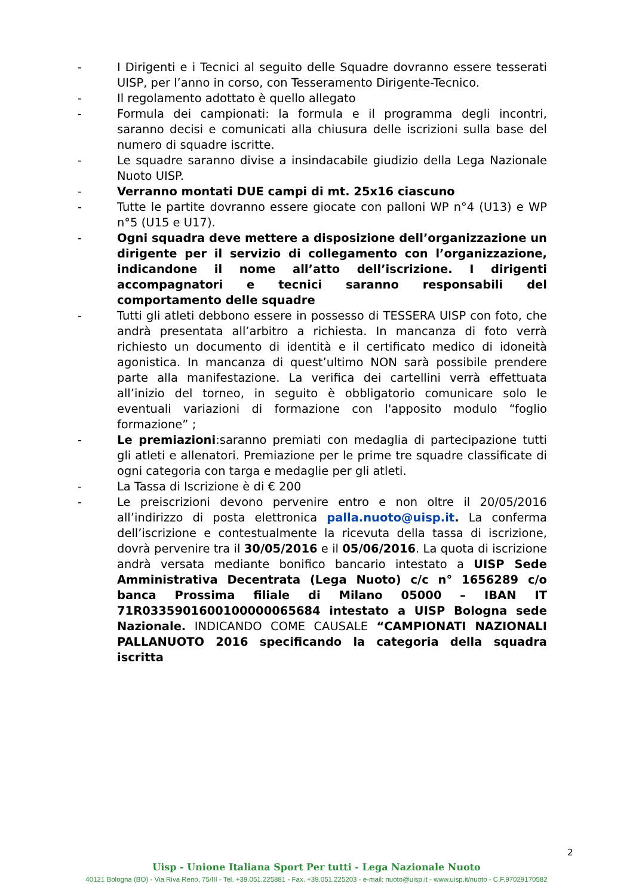- I Dirigenti e i Tecnici al seguito delle Squadre dovranno essere tesserati UISP, per l’anno in corso, con Tesseramento Dirigente-Tecnico.
- Il regolamento adottato è quello allegato
- Formula dei campionati: la formula e il programma degli incontri, saranno decisi e comunicati alla chiusura delle iscrizioni sulla base del numero di squadre iscritte.
- Le squadre saranno divise a insindacabile giudizio della Lega Nazionale Nuoto UISP.
- Verranno montati DUE campi di mt. 25x16 ciascuno
- Tutte le partite dovranno essere giocate con palloni WP n°4 (U13) e WP n°5 (U15 e U17).
- Ogni squadra deve mettere a disposizione dell’organizzazione un dirigente per il servizio di collegamento con l’organizzazione, indicandone il nome all’atto dell’iscrizione. I dirigenti accompagnatori e tecnici saranno responsabili del comportamento delle squadre
- Tutti gli atleti debbono essere in possesso di TESSERA UISP con foto, che andrà presentata all’arbitro a richiesta. In mancanza di foto verrà richiesto un documento di identità e il certificato medico di idoneità agonistica. In mancanza di quest’ultimo NON sarà possibile prendere parte alla manifestazione. La verifica dei cartellini verrà effettuata all’inizio del torneo, in seguito è obbligatorio comunicare solo le eventuali variazioni di formazione con l'apposito modulo “foglio formazione” ;
- Le premiazioni:saranno premiati con medaglia di partecipazione tutti gli atleti e allenatori. Premiazione per le prime tre squadre classificate di ogni categoria con targa e medaglie per gli atleti.
- La Tassa di Iscrizione è di € 200
- Le preiscrizioni devono pervenire entro e non oltre il 20/05/2016 all’indirizzo di posta elettronica palla.nuoto@uisp.it. La conferma dell’iscrizione e contestualmente la ricevuta della tassa di iscrizione, dovrà pervenire tra il 30/05/2016 e il 05/06/2016. La quota di iscrizione andrà versata mediante bonifico bancario intestato a UISP Sede Amministrativa Decentrata (Lega Nuoto) c/c n° 1656289 c/o banca Prossima filiale di Milano 05000 – IBAN IT 71R0335901600100000065684 intestato a UISP Bologna sede Nazionale. INDICANDO COME CAUSALE “CAMPIONATI NAZIONALI PALLANUOTO 2016 specificando la categoria della squadra iscritta
2
Uisp - Unione Italiana Sport Per tutti - Lega Nazionale Nuoto
40121 Bologna (BO) - Via Riva Reno, 75/III - Tel. +39.051.225881 - Fax. +39.051.225203 - e-mail: nuoto@uisp.it - www.uisp.it/nuoto - C.F.97029170582